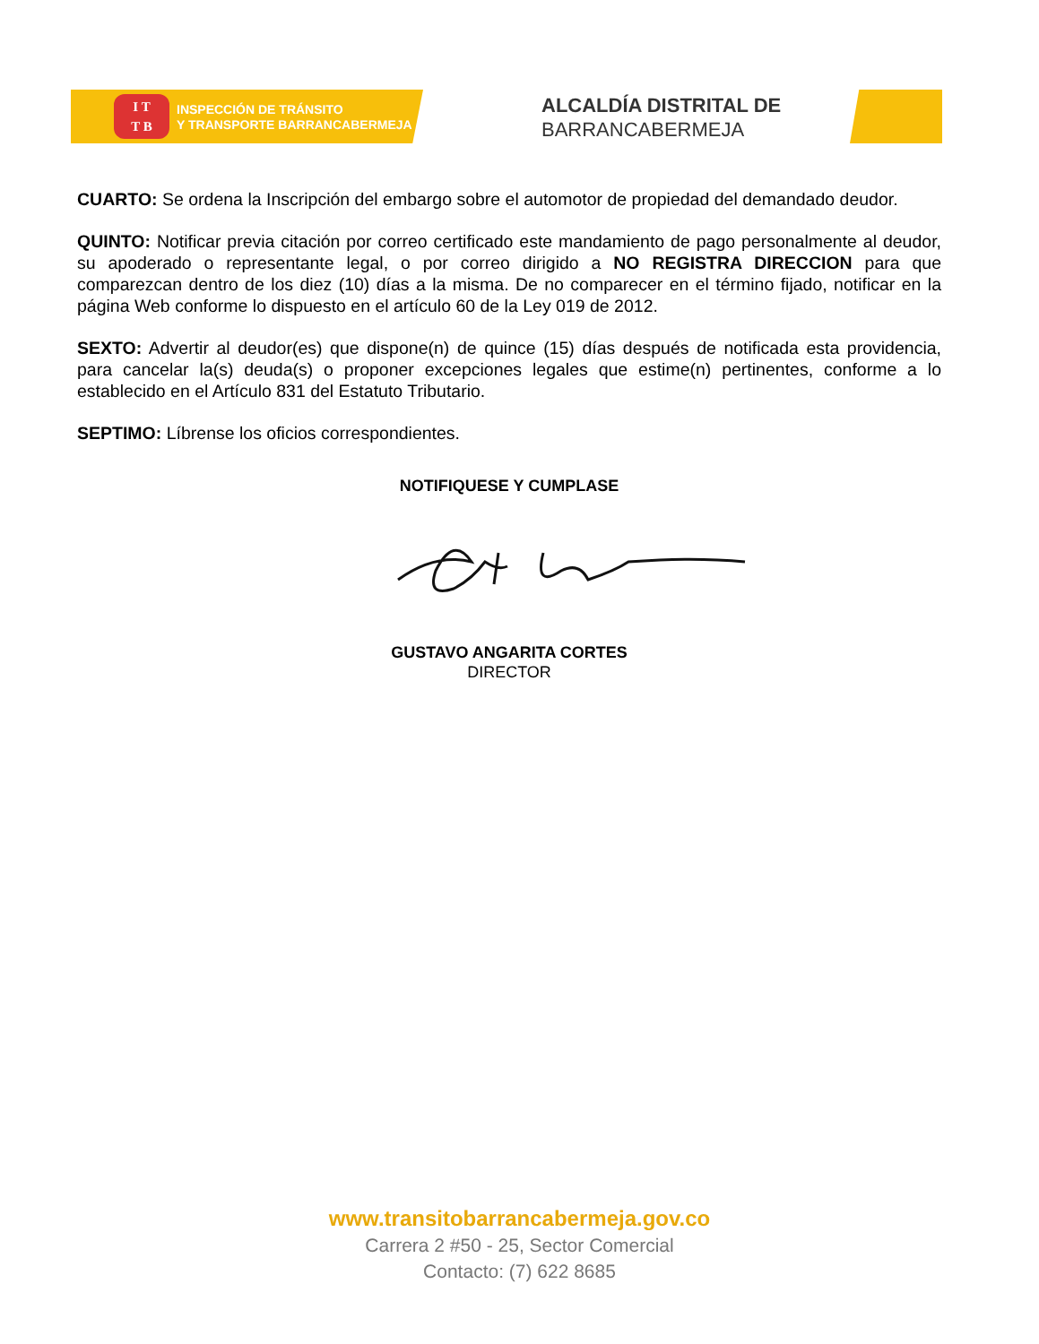I T
T B
INSPECCIÓN DE TRÁNSITO
Y TRANSPORTE BARRANCABERMEJA
ALCALDÍA DISTRITAL DE
BARRANCABERMEJA
CUARTO: Se ordena la Inscripción del embargo sobre el automotor de propiedad del demandado deudor.
QUINTO: Notificar previa citación por correo certificado este mandamiento de pago personalmente al deudor, su apoderado o representante legal, o por correo dirigido a NO REGISTRA DIRECCION para que comparezcan dentro de los diez (10) días a la misma. De no comparecer en el término fijado, notificar en la página Web conforme lo dispuesto en el artículo 60 de la Ley 019 de 2012.
SEXTO: Advertir al deudor(es) que dispone(n) de quince (15) días después de notificada esta providencia, para cancelar la(s) deuda(s) o proponer excepciones legales que estime(n) pertinentes, conforme a lo establecido en el Artículo 831 del Estatuto Tributario.
SEPTIMO: Líbrense los oficios correspondientes.
NOTIFIQUESE Y CUMPLASE
GUSTAVO ANGARITA CORTES
DIRECTOR
www.transitobarrancabermeja.gov.co
Carrera 2 #50 - 25, Sector Comercial
Contacto: (7) 622 8685